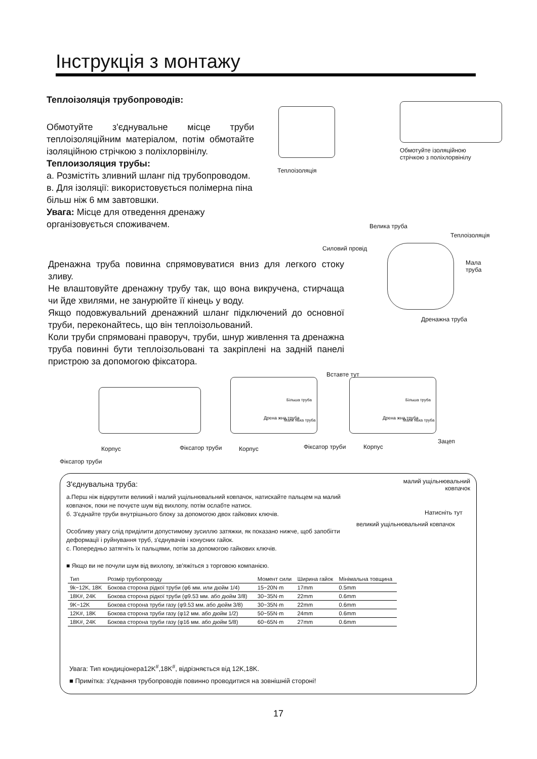Інструкція з монтажу
Теплоізоляція трубопроводів:
Обмотуйте з'єднувальне місце труби теплоізоляційним матеріалом, потім обмотайте ізоляційною стрічкою з поліхлорвінілу.
Теплоизоляция трубы:
а. Розмістіть зливний шланг під трубопроводом.
в. Для ізоляції: використовується полімерна піна більш ніж 6 мм завтовшки.
Увага: Місце для отведення дренажу організовується споживачем.
Теплоізоляція
Обмотуйте ізоляційною
стрічкою з поліхлорвінілу
Велика труба
Теплоізоляція
Силовий провід
Мала
труба
Дренажна труба
Дренажна труба повинна спрямовуватися вниз для легкого стоку зливу.
Не влаштовуйте дренажну трубу так, що вона викручена, стирчаща чи йде хвилями, не занурюйте її кінець у воду.
Якщо подовжувальний дренажний шланг підключений до основної труби, переконайтесь, що він теплоізольований.
Коли труби спрямовані праворуч, труби, шнур живлення та дренажна труба повинні бути теплоізольовані та закріплені на задній панелі пристрою за допомогою фіксатора.
Вставте тут
Більша труба
Дрена жна труба Мале нька труба
Більша труба
Дрена жна труба Мале нька труба
Зацеп
Корпус Фіксатор труби Корпус Фіксатор труби Корпус
Фіксатор труби
З'єднувальна труба:
а.Перш ніж відкрутити великий і малий ущільнювальний ковпачок, натискайте пальцем на малий ковпачок, поки не почуєте шум від вихлопу, потім ослабте натиск.
б. З'єднайте труби внутрішнього блоку за допомогою двох гайкових ключів.
Особливу увагу слід приділити допустимому зусиллю затяжки, як показано нижче, щоб запобігти деформації і руйнування труб, з'єднувачів і конусних гайок.
с. Попередньо затягніть їх пальцями, потім за допомогою гайкових ключів.
■ Якщо ви не почули шум від вихлопу, зв'яжіться з торговою компанією.
малий ущільнювальний
ковпачок
Натисніть тут
великий ущільнювальний ковпачок
| Тип | Розмір трубопроводу | Момент сили | Ширина гайок | Мінімальна товщина |
| --- | --- | --- | --- | --- |
| 9k~12K, 18K | Бокова сторона рідкої труби (φ6 мм. или дюйм 1/4) | 15~20N·m | 17mm | 0.5mm |
| 18K#, 24K | Бокова сторона рідкої труби (φ9.53 мм. або дюйм 3/8) | 30~35N·m | 22mm | 0.6mm |
| 9K~12K | Бокова сторона труби газу (φ9.53 мм. або дюйм 3/8) | 30~35N·m | 22mm | 0.6mm |
| 12K#, 18K | Бокова сторона труби газу (φ12 мм. або дюйм 1/2) | 50~55N·m | 24mm | 0.6mm |
| 18K#, 24K | Бокова сторона труби газу (φ16 мм. або дюйм 5/8) | 60~65N·m | 27mm | 0.6mm |
Увага: Тип кондиціонера12K<sup>#</sup>,18K<sup>#</sup>, відрізняється від 12K,18K.
■ Примітка: з'єднання трубопроводів повинно проводитися на зовнішній стороні!
17